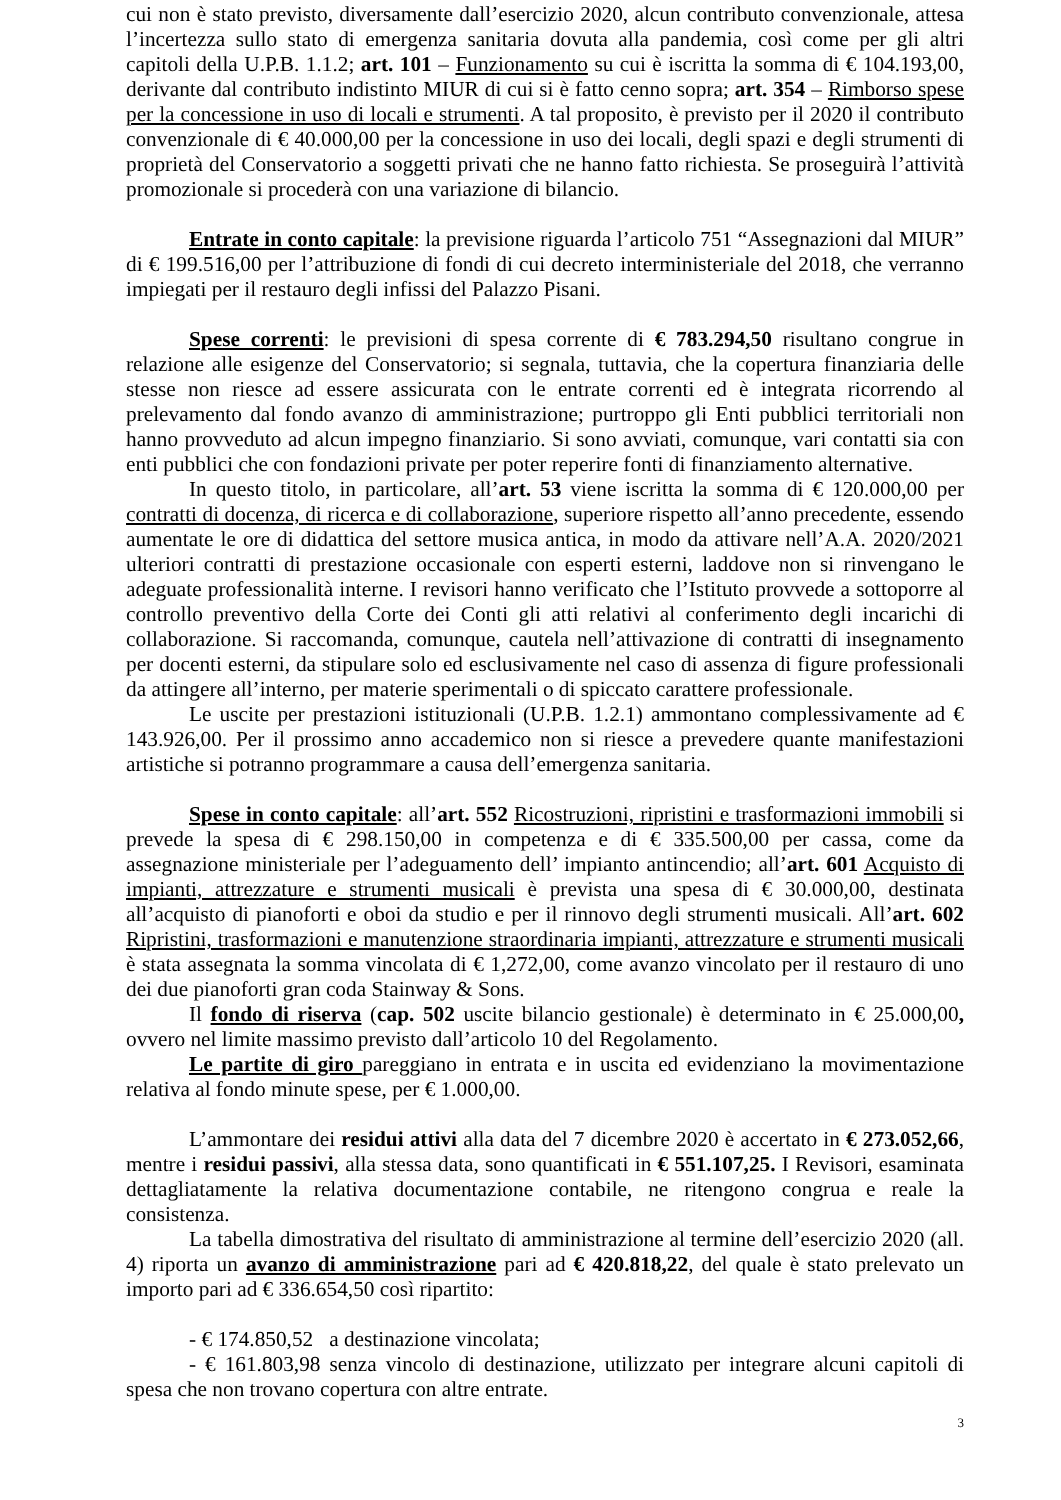cui non è stato previsto, diversamente dall’esercizio 2020, alcun contributo convenzionale, attesa l’incertezza sullo stato di emergenza sanitaria dovuta alla pandemia, così come per gli altri capitoli della U.P.B. 1.1.2; art. 101 – Funzionamento su cui è iscritta la somma di € 104.193,00, derivante dal contributo indistinto MIUR di cui si è fatto cenno sopra; art. 354 – Rimborso spese per la concessione in uso di locali e strumenti. A tal proposito, è previsto per il 2020 il contributo convenzionale di € 40.000,00 per la concessione in uso dei locali, degli spazi e degli strumenti di proprietà del Conservatorio a soggetti privati che ne hanno fatto richiesta. Se proseguirà l’attività promozionale si procederà con una variazione di bilancio.
Entrate in conto capitale: la previsione riguarda l’articolo 751 “Assegnazioni dal MIUR” di € 199.516,00 per l’attribuzione di fondi di cui decreto interministeriale del 2018, che verranno impiegati per il restauro degli infissi del Palazzo Pisani.
Spese correnti: le previsioni di spesa corrente di € 783.294,50 risultano congrue in relazione alle esigenze del Conservatorio; si segnala, tuttavia, che la copertura finanziaria delle stesse non riesce ad essere assicurata con le entrate correnti ed è integrata ricorrendo al prelevamento dal fondo avanzo di amministrazione; purtroppo gli Enti pubblici territoriali non hanno provveduto ad alcun impegno finanziario. Si sono avviati, comunque, vari contatti sia con enti pubblici che con fondazioni private per poter reperire fonti di finanziamento alternative.
In questo titolo, in particolare, all’art. 53 viene iscritta la somma di € 120.000,00 per contratti di docenza, di ricerca e di collaborazione, superiore rispetto all’anno precedente, essendo aumentate le ore di didattica del settore musica antica, in modo da attivare nell’A.A. 2020/2021 ulteriori contratti di prestazione occasionale con esperti esterni, laddove non si rinvengano le adeguate professionalità interne. I revisori hanno verificato che l’Istituto provvede a sottoporre al controllo preventivo della Corte dei Conti gli atti relativi al conferimento degli incarichi di collaborazione. Si raccomanda, comunque, cautela nell’attivazione di contratti di insegnamento per docenti esterni, da stipulare solo ed esclusivamente nel caso di assenza di figure professionali da attingere all’interno, per materie sperimentali o di spiccato carattere professionale.
Le uscite per prestazioni istituzionali (U.P.B. 1.2.1) ammontano complessivamente ad € 143.926,00. Per il prossimo anno accademico non si riesce a prevedere quante manifestazioni artistiche si potranno programmare a causa dell’emergenza sanitaria.
Spese in conto capitale: all’art. 552 Ricostruzioni, ripristini e trasformazioni immobili si prevede la spesa di € 298.150,00 in competenza e di € 335.500,00 per cassa, come da assegnazione ministeriale per l’adeguamento dell’ impianto antincendio; all’art. 601 Acquisto di impianti, attrezzature e strumenti musicali è prevista una spesa di € 30.000,00, destinata all’acquisto di pianoforti e oboi da studio e per il rinnovo degli strumenti musicali. All’art. 602 Ripristini, trasformazioni e manutenzione straordinaria impianti, attrezzature e strumenti musicali è stata assegnata la somma vincolata di € 1,272,00, come avanzo vincolato per il restauro di uno dei due pianoforti gran coda Stainway & Sons.
Il fondo di riserva (cap. 502 uscite bilancio gestionale) è determinato in € 25.000,00, ovvero nel limite massimo previsto dall’articolo 10 del Regolamento.
Le partite di giro pareggiano in entrata e in uscita ed evidenziano la movimentazione relativa al fondo minute spese, per € 1.000,00.
L’ammontare dei residui attivi alla data del 7 dicembre 2020 è accertato in € 273.052,66, mentre i residui passivi, alla stessa data, sono quantificati in € 551.107,25. I Revisori, esaminata dettagliatamente la relativa documentazione contabile, ne ritengono congrua e reale la consistenza.
La tabella dimostrativa del risultato di amministrazione al termine dell’esercizio 2020 (all. 4) riporta un avanzo di amministrazione pari ad € 420.818,22, del quale è stato prelevato un importo pari ad € 336.654,50 così ripartito:
- € 174.850,52 a destinazione vincolata;
- € 161.803,98 senza vincolo di destinazione, utilizzato per integrare alcuni capitoli di spesa che non trovano copertura con altre entrate.
3